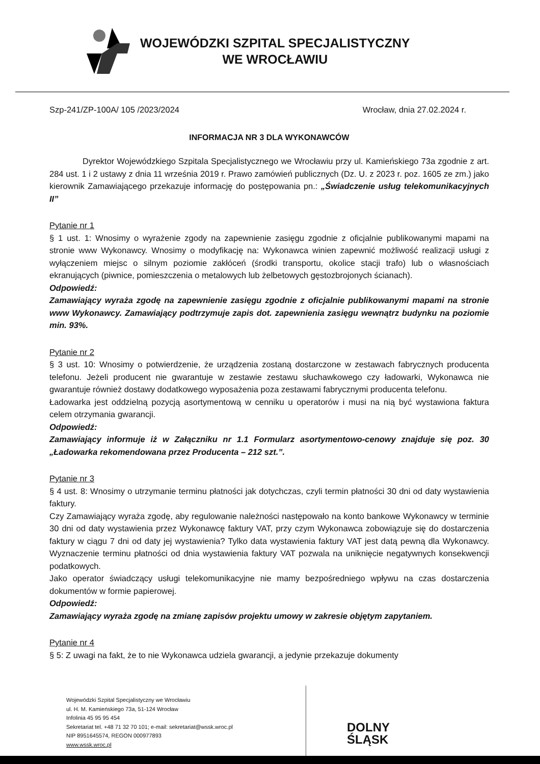WOJEWÓDZKI SZPITAL SPECJALISTYCZNY
WE WROCŁAWIU
Szp-241/ZP-100A/ 105 /2023/2024 Wrocław, dnia 27.02.2024 r.
INFORMACJA NR 3 DLA WYKONAWCÓW
Dyrektor Wojewódzkiego Szpitala Specjalistycznego we Wrocławiu przy ul. Kamieńskiego 73a zgodnie z art. 284 ust. 1 i 2 ustawy z dnia 11 września 2019 r. Prawo zamówień publicznych (Dz. U. z 2023 r. poz. 1605 ze zm.) jako kierownik Zamawiającego przekazuje informację do postępowania pn.: „Świadczenie usług telekomunikacyjnych II”
Pytanie nr 1
§ 1 ust. 1: Wnosimy o wyrażenie zgody na zapewnienie zasięgu zgodnie z oficjalnie publikowanymi mapami na stronie www Wykonawcy. Wnosimy o modyfikację na: Wykonawca winien zapewnić możliwość realizacji usługi z wyłączeniem miejsc o silnym poziomie zakłóceń (środki transportu, okolice stacji trafo) lub o własnościach ekranujących (piwnice, pomieszczenia o metalowych lub żelbetowych gęstozbrojonych ścianach).
Odpowiedź:
Zamawiający wyraża zgodę na zapewnienie zasięgu zgodnie z oficjalnie publikowanymi mapami na stronie www Wykonawcy. Zamawiający podtrzymuje zapis dot. zapewnienia zasięgu wewnątrz budynku na poziomie min. 93%.
Pytanie nr 2
§ 3 ust. 10: Wnosimy o potwierdzenie, że urządzenia zostaną dostarczone w zestawach fabrycznych producenta telefonu. Jeżeli producent nie gwarantuje w zestawie zestawu słuchawkowego czy ładowarki, Wykonawca nie gwarantuje również dostawy dodatkowego wyposażenia poza zestawami fabrycznymi producenta telefonu.
Ładowarka jest oddzielną pozycją asortymentową w cenniku u operatorów i musi na nią być wystawiona faktura celem otrzymania gwarancji.
Odpowiedź:
Zamawiający informuje iż w Załączniku nr 1.1 Formularz asortymentowo-cenowy znajduje się poz. 30 „Ładowarka rekomendowana przez Producenta – 212 szt.”.
Pytanie nr 3
§ 4 ust. 8: Wnosimy o utrzymanie terminu płatności jak dotychczas, czyli termin płatności 30 dni od daty wystawienia faktury.
Czy Zamawiający wyraża zgodę, aby regulowanie należności następowało na konto bankowe Wykonawcy w terminie 30 dni od daty wystawienia przez Wykonawcę faktury VAT, przy czym Wykonawca zobowiązuje się do dostarczenia faktury w ciągu 7 dni od daty jej wystawienia? Tylko data wystawienia faktury VAT jest datą pewną dla Wykonawcy. Wyznaczenie terminu płatności od dnia wystawienia faktury VAT pozwala na uniknięcie negatywnych konsekwencji podatkowych.
Jako operator świadczący usługi telekomunikacyjne nie mamy bezpośredniego wpływu na czas dostarczenia dokumentów w formie papierowej.
Odpowiedź:
Zamawiający wyraża zgodę na zmianę zapisów projektu umowy w zakresie objętym zapytaniem.
Pytanie nr 4
§ 5: Z uwagi na fakt, że to nie Wykonawca udziela gwarancji, a jedynie przekazuje dokumenty
Wojewódzki Szpital Specjalistyczny we Wrocławiu
ul. H. M. Kamieńskiego 73a, 51-124 Wrocław
Infolinia 45 95 95 454
Sekretariat tel. +48 71 32 70 101; e-mail: sekretariat@wssk.wroc.pl
NIP 8951645574, REGON 000977893
www.wssk.wroc.pl
DOLNY
ŚLĄSK